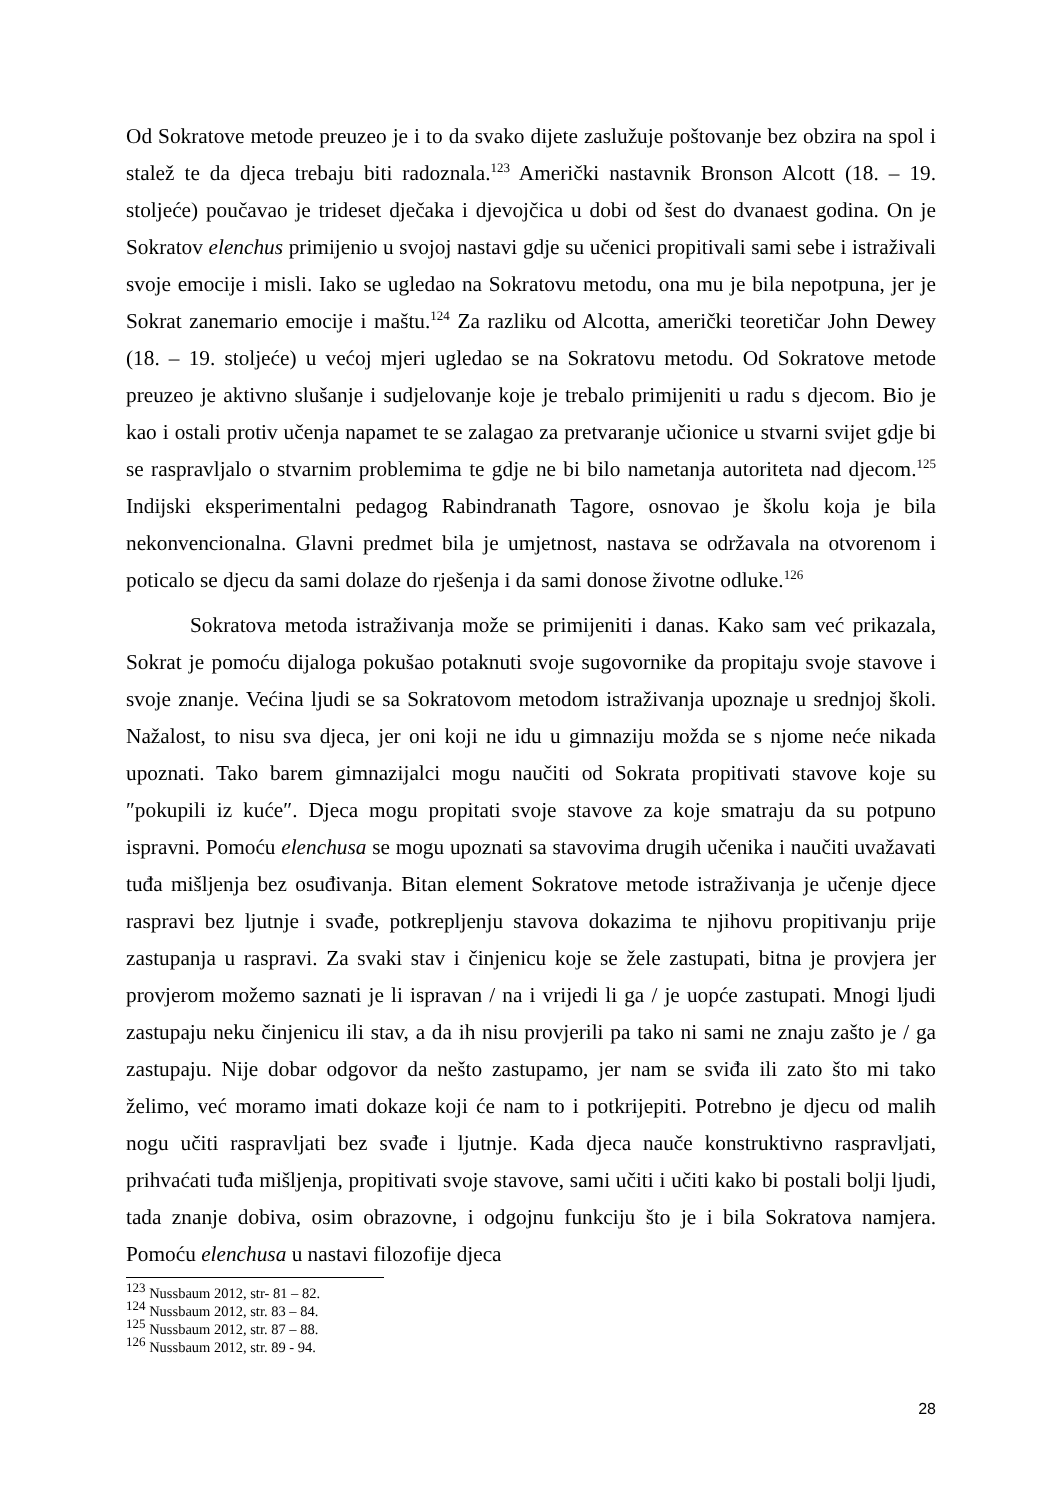Od Sokratove metode preuzeo je i to da svako dijete zaslužuje poštovanje bez obzira na spol i stalež te da djeca trebaju biti radoznala.<sup>123</sup> Američki nastavnik Bronson Alcott (18. – 19. stoljeće) poučavao je trideset dječaka i djevojčica u dobi od šest do dvanaest godina. On je Sokratov elenchus primijenio u svojoj nastavi gdje su učenici propitivali sami sebe i istraživali svoje emocije i misli. Iako se ugledao na Sokratovu metodu, ona mu je bila nepotpuna, jer je Sokrat zanemario emocije i maštu.<sup>124</sup> Za razliku od Alcotta, američki teoretičar John Dewey (18. – 19. stoljeće) u većoj mjeri ugledao se na Sokratovu metodu. Od Sokratove metode preuzeo je aktivno slušanje i sudjelovanje koje je trebalo primijeniti u radu s djecom. Bio je kao i ostali protiv učenja napamet te se zalagao za pretvaranje učionice u stvarni svijet gdje bi se raspravljalo o stvarnim problemima te gdje ne bi bilo nametanja autoriteta nad djecom.<sup>125</sup> Indijski eksperimentalni pedagog Rabindranath Tagore, osnovao je školu koja je bila nekonvencionalna. Glavni predmet bila je umjetnost, nastava se održavala na otvorenom i poticalo se djecu da sami dolaze do rješenja i da sami donose životne odluke.<sup>126</sup>
Sokratova metoda istraživanja može se primijeniti i danas. Kako sam već prikazala, Sokrat je pomoću dijaloga pokušao potaknuti svoje sugovornike da propitaju svoje stavove i svoje znanje. Većina ljudi se sa Sokratovom metodom istraživanja upoznaje u srednjoj školi. Nažalost, to nisu sva djeca, jer oni koji ne idu u gimnaziju možda se s njome neće nikada upoznati. Tako barem gimnazijalci mogu naučiti od Sokrata propitivati stavove koje su ″pokupili iz kuće″. Djeca mogu propitati svoje stavove za koje smatraju da su potpuno ispravni. Pomoću elenchusa se mogu upoznati sa stavovima drugih učenika i naučiti uvažavati tuđa mišljenja bez osuđivanja. Bitan element Sokratove metode istraživanja je učenje djece raspravi bez ljutnje i svađe, potkrepljenju stavova dokazima te njihovu propitivanju prije zastupanja u raspravi. Za svaki stav i činjenicu koje se žele zastupati, bitna je provjera jer provjerom možemo saznati je li ispravan / na i vrijedi li ga / je uopće zastupati. Mnogi ljudi zastupaju neku činjenicu ili stav, a da ih nisu provjerili pa tako ni sami ne znaju zašto je / ga zastupaju. Nije dobar odgovor da nešto zastupamo, jer nam se sviđa ili zato što mi tako želimo, već moramo imati dokaze koji će nam to i potkrijepiti. Potrebno je djecu od malih nogu učiti raspravljati bez svađe i ljutnje. Kada djeca nauče konstruktivno raspravljati, prihvaćati tuđa mišljenja, propitivati svoje stavove, sami učiti i učiti kako bi postali bolji ljudi, tada znanje dobiva, osim obrazovne, i odgojnu funkciju što je i bila Sokratova namjera. Pomoću elenchusa u nastavi filozofije djeca
<sup>123</sup> Nussbaum 2012, str- 81 – 82.
<sup>124</sup> Nussbaum 2012, str. 83 – 84.
<sup>125</sup> Nussbaum 2012, str. 87 – 88.
<sup>126</sup> Nussbaum 2012, str. 89 - 94.
28